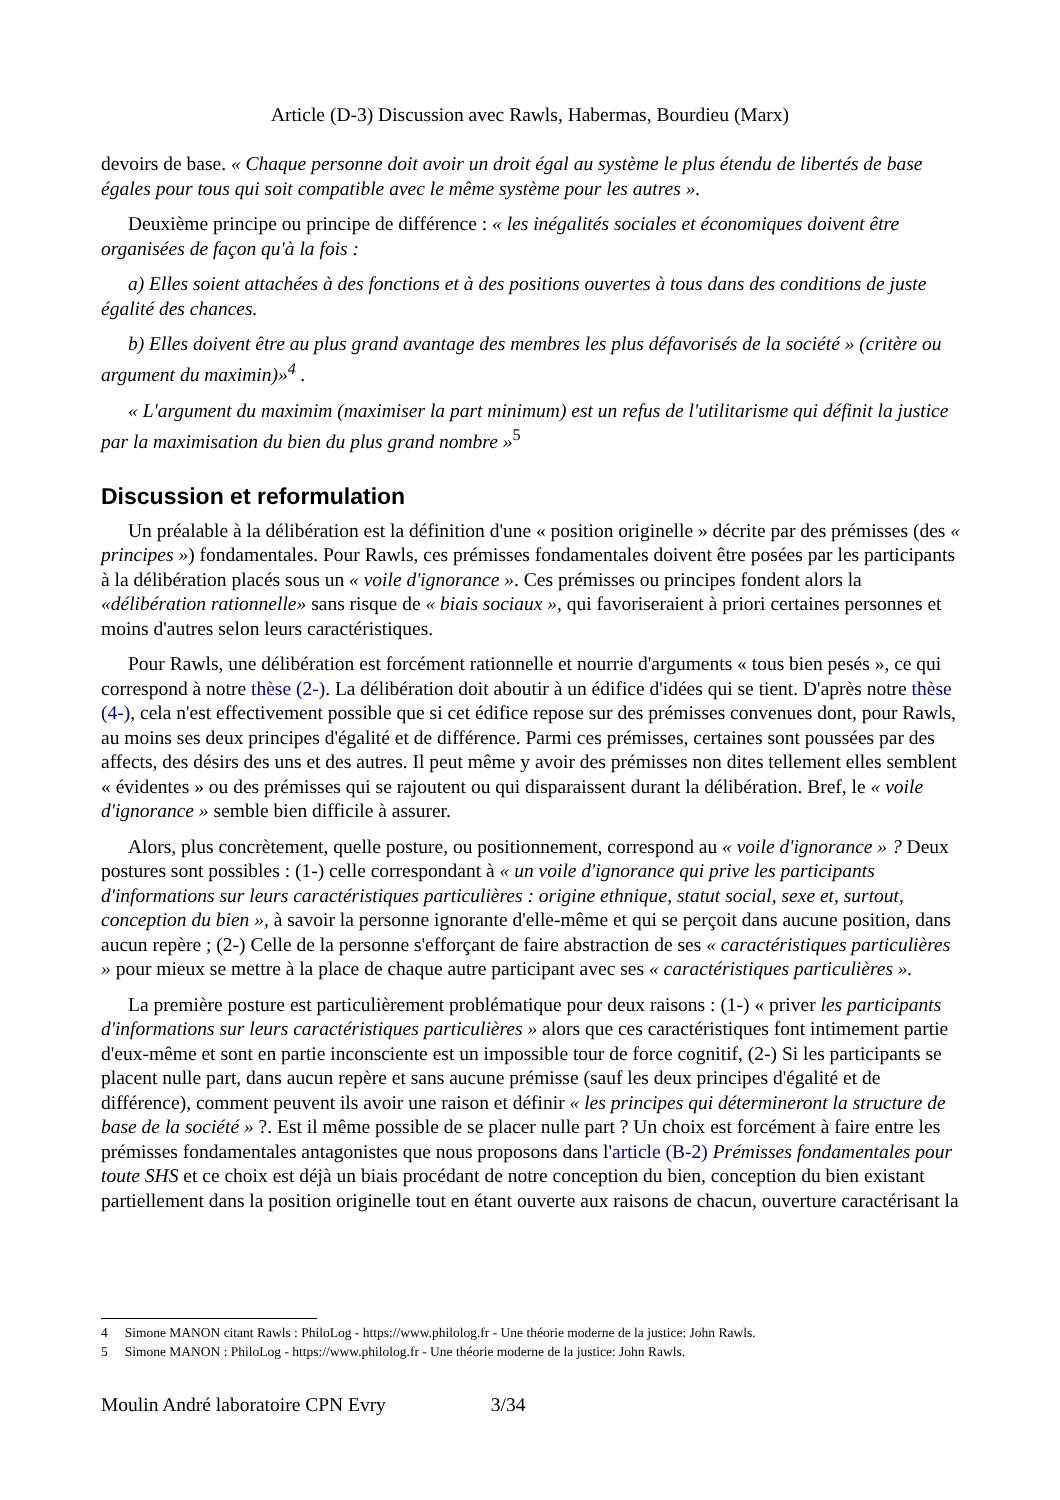Article (D-3) Discussion avec Rawls, Habermas, Bourdieu (Marx)
devoirs de base. « Chaque personne doit avoir un droit égal au système le plus étendu de libertés de base égales pour tous qui soit compatible avec le même système pour les autres ».
Deuxième principe ou principe de différence : « les inégalités sociales et économiques doivent être organisées de façon qu'à la fois :
a) Elles soient attachées à des fonctions et à des positions ouvertes à tous dans des conditions de juste égalité des chances.
b) Elles doivent être au plus grand avantage des membres les plus défavorisés de la société » (critère ou argument du maximin)»<sup>4</sup> .
« L'argument du maximim (maximiser la part minimum) est un refus de l'utilitarisme qui définit la justice par la maximisation du bien du plus grand nombre »<sup>5</sup>
Discussion et reformulation
Un préalable à la délibération est la définition d'une « position originelle » décrite par des prémisses (des « principes ») fondamentales. Pour Rawls, ces prémisses fondamentales doivent être posées par les participants à la délibération placés sous un « voile d'ignorance ». Ces prémisses ou principes fondent alors la «délibération rationnelle» sans risque de « biais sociaux », qui favoriseraient à priori certaines personnes et moins d'autres selon leurs caractéristiques.
Pour Rawls, une délibération est forcément rationnelle et nourrie d'arguments « tous bien pesés », ce qui correspond à notre thèse (2-). La délibération doit aboutir à un édifice d'idées qui se tient. D'après notre thèse (4-), cela n'est effectivement possible que si cet édifice repose sur des prémisses convenues dont, pour Rawls, au moins ses deux principes d'égalité et de différence. Parmi ces prémisses, certaines sont poussées par des affects, des désirs des uns et des autres. Il peut même y avoir des prémisses non dites tellement elles semblent « évidentes » ou des prémisses qui se rajoutent ou qui disparaissent durant la délibération. Bref, le « voile d'ignorance » semble bien difficile à assurer.
Alors, plus concrètement, quelle posture, ou positionnement, correspond au « voile d'ignorance » ? Deux postures sont possibles : (1-) celle correspondant à « un voile d'ignorance qui prive les participants d'informations sur leurs caractéristiques particulières : origine ethnique, statut social, sexe et, surtout, conception du bien », à savoir la personne ignorante d'elle-même et qui se perçoit dans aucune position, dans aucun repère ; (2-) Celle de la personne s'efforçant de faire abstraction de ses « caractéristiques particulières » pour mieux se mettre à la place de chaque autre participant avec ses « caractéristiques particulières ».
La première posture est particulièrement problématique pour deux raisons : (1-) « priver les participants d'informations sur leurs caractéristiques particulières » alors que ces caractéristiques font intimement partie d'eux-même et sont en partie inconsciente est un impossible tour de force cognitif, (2-) Si les participants se placent nulle part, dans aucun repère et sans aucune prémisse (sauf les deux principes d'égalité et de différence), comment peuvent ils avoir une raison et définir « les principes qui détermineront la structure de base de la société » ?. Est il même possible de se placer nulle part ? Un choix est forcément à faire entre les prémisses fondamentales antagonistes que nous proposons dans l'article (B-2) Prémisses fondamentales pour toute SHS et ce choix est déjà un biais procédant de notre conception du bien, conception du bien existant partiellement dans la position originelle tout en étant ouverte aux raisons de chacun, ouverture caractérisant la
4 Simone MANON citant Rawls : PhiloLog - https://www.philolog.fr - Une théorie moderne de la justice: John Rawls.
5 Simone MANON : PhiloLog - https://www.philolog.fr - Une théorie moderne de la justice: John Rawls.
Moulin André laboratoire CPN Evry 3/34